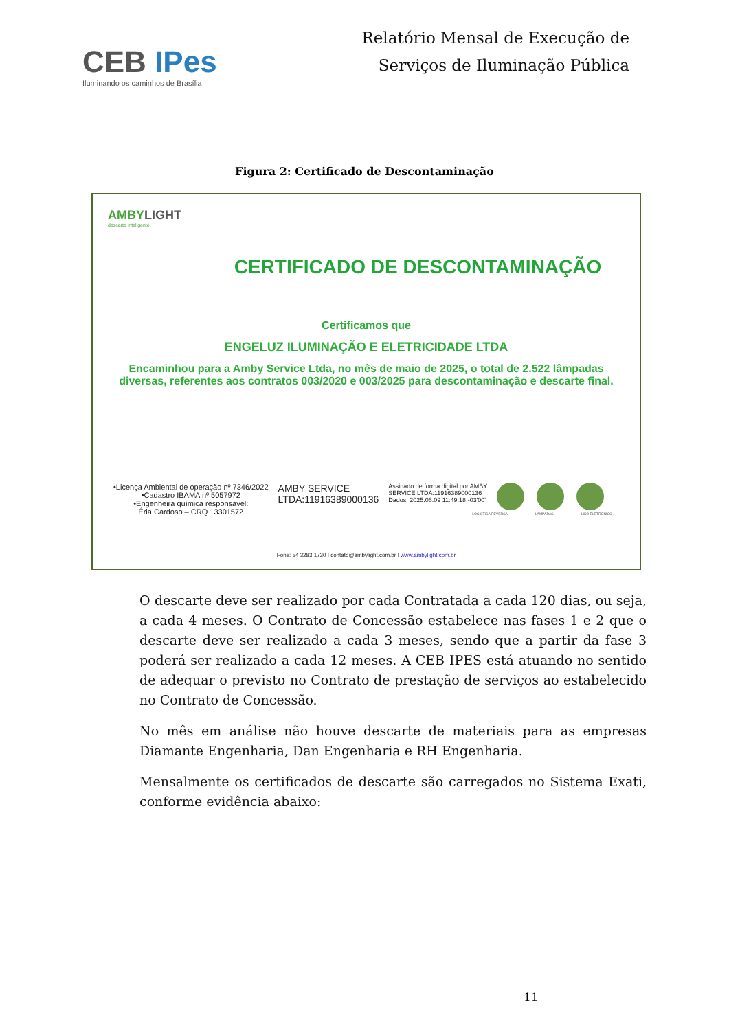CEB IPes
Iluminando os caminhos de Brasília
Relatório Mensal de Execução de
Serviços de Iluminação Pública
Figura 2: Certificado de Descontaminação
AMBYLIGHT
descarte inteligente
CERTIFICADO DE DESCONTAMINAÇÃO
Certificamos que
ENGELUZ ILUMINAÇÃO E ELETRICIDADE LTDA
Encaminhou para a Amby Service Ltda, no mês de maio de 2025, o total de 2.522 lâmpadas
diversas, referentes aos contratos 003/2020 e 003/2025 para descontaminação e descarte final.
•Licença Ambiental de operação nº 7346/2022
•Cadastro IBAMA nº 5057972
•Engenheira química responsável:
Éria Cardoso – CRQ 13301572
AMBY SERVICE
LTDA:11916389000136
Assinado de forma digital por AMBY
SERVICE LTDA:11916389000136
Dados: 2025.06.09 11:49:18 -03'00'
LOGÍSTICA REVERSA LÂMPADAS LIXO ELETRÔNICO
Fone: 54 3283.1730 I contato@ambylight.com.br I www.ambylight.com.br
O descarte deve ser realizado por cada Contratada a cada 120 dias, ou seja, a cada 4 meses. O Contrato de Concessão estabelece nas fases 1 e 2 que o descarte deve ser realizado a cada 3 meses, sendo que a partir da fase 3 poderá ser realizado a cada 12 meses. A CEB IPES está atuando no sentido de adequar o previsto no Contrato de prestação de serviços ao estabelecido no Contrato de Concessão.
No mês em análise não houve descarte de materiais para as empresas Diamante Engenharia, Dan Engenharia e RH Engenharia.
Mensalmente os certificados de descarte são carregados no Sistema Exati, conforme evidência abaixo:
11